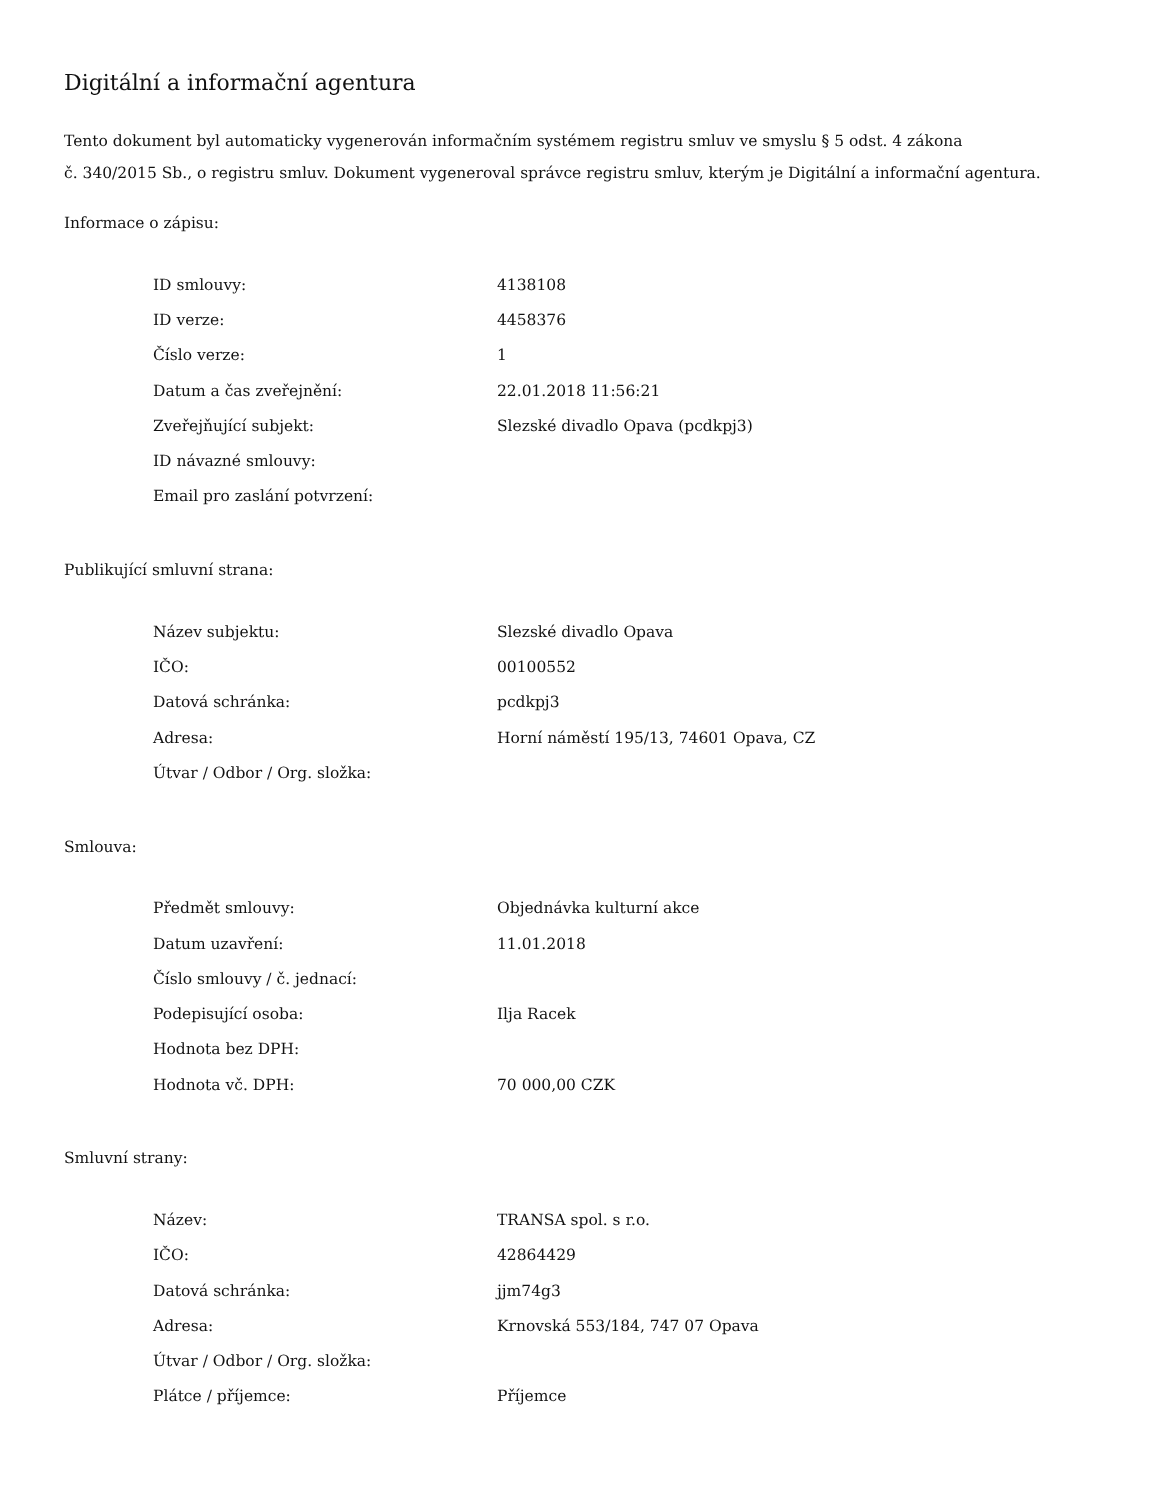Digitální a informační agentura
Tento dokument byl automaticky vygenerován informačním systémem registru smluv ve smyslu § 5 odst. 4 zákona
č. 340/2015 Sb., o registru smluv. Dokument vygeneroval správce registru smluv, kterým je Digitální a informační agentura.
Informace o zápisu:
| ID smlouvy: | 4138108 |
| ID verze: | 4458376 |
| Číslo verze: | 1 |
| Datum a čas zveřejnění: | 22.01.2018 11:56:21 |
| Zveřejňující subjekt: | Slezské divadlo Opava (pcdkpj3) |
| ID návazné smlouvy: | |
| Email pro zaslání potvrzení: | |
Publikující smluvní strana:
| Název subjektu: | Slezské divadlo Opava |
| IČO: | 00100552 |
| Datová schránka: | pcdkpj3 |
| Adresa: | Horní náměstí 195/13, 74601 Opava, CZ |
| Útvar / Odbor / Org. složka: | |
Smlouva:
| Předmět smlouvy: | Objednávka kulturní akce |
| Datum uzavření: | 11.01.2018 |
| Číslo smlouvy / č. jednací: | |
| Podepisující osoba: | Ilja Racek |
| Hodnota bez DPH: | |
| Hodnota vč. DPH: | 70 000,00 CZK |
Smluvní strany:
| Název: | TRANSA spol. s r.o. |
| IČO: | 42864429 |
| Datová schránka: | jjm74g3 |
| Adresa: | Krnovská 553/184, 747 07 Opava |
| Útvar / Odbor / Org. složka: | |
| Plátce / příjemce: | Příjemce |